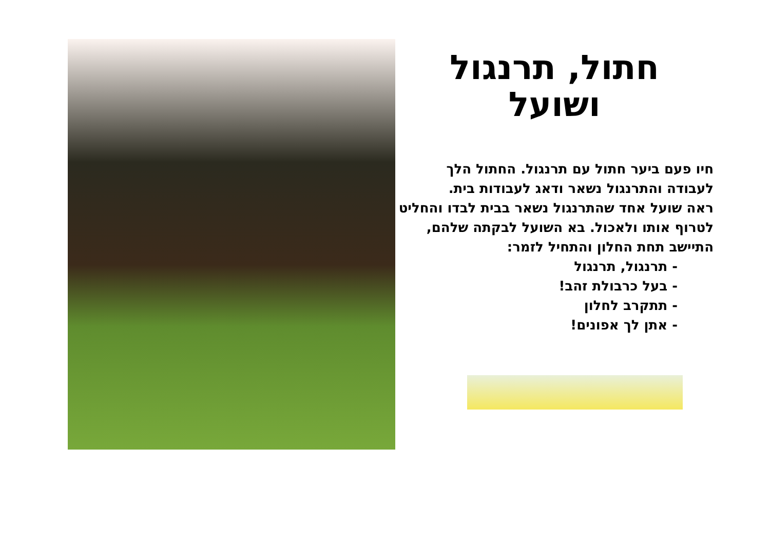חתול, תרנגול
ושועל
חיו פעם ביער חתול עם תרנגול. החתול הלך לעבודה והתרנגול נשאר ודאג לעבודות בית.
ראה שועל אחד שהתרנגול נשאר בבית לבדו והחליט לטרוף אותו ולאכול. בא השועל לבקתה שלהם, התיישב תחת החלון והתחיל לזמר:
- תרנגול, תרנגול
- בעל כרבולת זהב!
- תתקרב לחלון
- אתן לך אפונים!